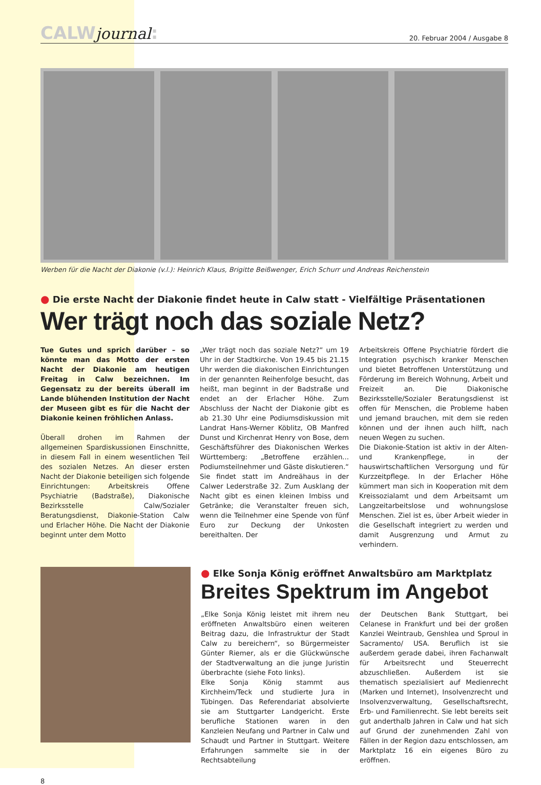CALWjournal:
20. Februar 2004 / Ausgabe 8
Werben für die Nacht der Diakonie (v.l.): Heinrich Klaus, Brigitte Beißwenger, Erich Schurr und Andreas Reichenstein
● Die erste Nacht der Diakonie findet heute in Calw statt - Vielfältige Präsentationen
Wer trägt noch das soziale Netz?
Tue Gutes und sprich darüber – so könnte man das Motto der ersten Nacht der Diakonie am heutigen Freitag in Calw bezeichnen. Im Gegensatz zu der bereits überall im Lande blühenden Institution der Nacht der Museen gibt es für die Nacht der Diakonie keinen fröhlichen Anlass.
Überall drohen im Rahmen der allgemeinen Spardiskussionen Einschnitte, in diesem Fall in einem wesentlichen Teil des sozialen Netzes. An dieser ersten Nacht der Diakonie beteiligen sich folgende Einrichtungen: Arbeitskreis Offene Psychiatrie (Badstraße), Diakonische Bezirksstelle Calw/Sozialer Beratungsdienst, Diakonie-Station Calw und Erlacher Höhe. Die Nacht der Diakonie beginnt unter dem Motto
„Wer trägt noch das soziale Netz?“ um 19 Uhr in der Stadtkirche. Von 19.45 bis 21.15 Uhr werden die diakonischen Einrichtungen in der genannten Reihenfolge besucht, das heißt, man beginnt in der Badstraße und endet an der Erlacher Höhe. Zum Abschluss der Nacht der Diakonie gibt es ab 21.30 Uhr eine Podiumsdiskussion mit Landrat Hans-Werner Köblitz, OB Manfred Dunst und Kirchenrat Henry von Bose, dem Geschäftsführer des Diakonischen Werkes Württemberg: „Betroffene erzählen... Podiumsteilnehmer und Gäste diskutieren.“ Sie findet statt im Andreähaus in der Calwer Lederstraße 32. Zum Ausklang der Nacht gibt es einen kleinen Imbiss und Getränke; die Veranstalter freuen sich, wenn die Teilnehmer eine Spende von fünf Euro zur Deckung der Unkosten bereithalten. Der
Arbeitskreis Offene Psychiatrie fördert die Integration psychisch kranker Menschen und bietet Betroffenen Unterstützung und Förderung im Bereich Wohnung, Arbeit und Freizeit an. Die Diakonische Bezirksstelle/Sozialer Beratungsdienst ist offen für Menschen, die Probleme haben und jemand brauchen, mit dem sie reden können und der ihnen auch hilft, nach neuen Wegen zu suchen.
Die Diakonie-Station ist aktiv in der Alten- und Krankenpflege, in der hauswirtschaftlichen Versorgung und für Kurzzeitpflege. In der Erlacher Höhe kümmert man sich in Kooperation mit dem Kreissozialamt und dem Arbeitsamt um Langzeitarbeitslose und wohnungslose Menschen. Ziel ist es, über Arbeit wieder in die Gesellschaft integriert zu werden und damit Ausgrenzung und Armut zu verhindern.
● Elke Sonja König eröffnet Anwaltsbüro am Marktplatz
Breites Spektrum im Angebot
„Elke Sonja König leistet mit ihrem neu eröffneten Anwaltsbüro einen weiteren Beitrag dazu, die Infrastruktur der Stadt Calw zu bereichern“, so Bürgermeister Günter Riemer, als er die Glückwünsche der Stadtverwaltung an die junge Juristin überbrachte (siehe Foto links).
Elke Sonja König stammt aus Kirchheim/Teck und studierte Jura in Tübingen. Das Referendariat absolvierte sie am Stuttgarter Landgericht. Erste berufliche Stationen waren in den Kanzleien Neufang und Partner in Calw und Schaudt und Partner in Stuttgart. Weitere Erfahrungen sammelte sie in der Rechtsabteilung
der Deutschen Bank Stuttgart, bei Celanese in Frankfurt und bei der großen Kanzlei Weintraub, Genshlea und Sproul in Sacramento/ USA. Beruflich ist sie außerdem gerade dabei, ihren Fachanwalt für Arbeitsrecht und Steuerrecht abzuschließen. Außerdem ist sie thematisch spezialisiert auf Medienrecht (Marken und Internet), Insolvenzrecht und Insolvenzverwaltung, Gesellschaftsrecht, Erb- und Familienrecht. Sie lebt bereits seit gut anderthalb Jahren in Calw und hat sich auf Grund der zunehmenden Zahl von Fällen in der Region dazu entschlossen, am Marktplatz 16 ein eigenes Büro zu eröffnen.
8